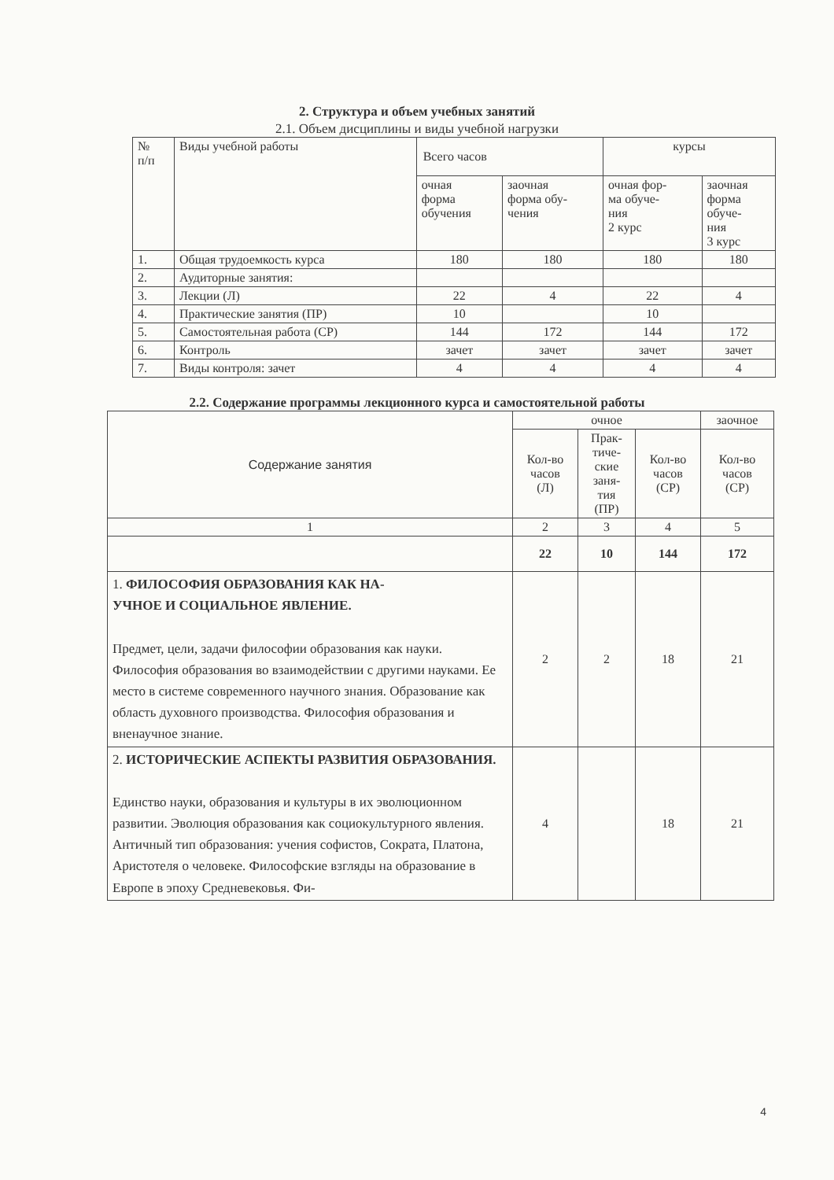2. Структура и объем учебных занятий
2.1. Объем дисциплины и виды учебной нагрузки
| № п/п | Виды учебной работы | Всего часов | | курсы | |
| --- | --- | --- | --- | --- | --- |
| | | очная форма обучения | заочная форма обу- чения | очная фор- ма обуче- ния 2 курс | заочная форма обуче- ния 3 курс |
| 1. | Общая трудоемкость курса | 180 | 180 | 180 | 180 |
| 2. | Аудиторные занятия: | | | | |
| 3. | Лекции (Л) | 22 | 4 | 22 | 4 |
| 4. | Практические занятия (ПР) | 10 | | 10 | |
| 5. | Самостоятельная работа (СР) | 144 | 172 | 144 | 172 |
| 6. | Контроль | зачет | зачет | зачет | зачет |
| 7. | Виды контроля: зачет | 4 | 4 | 4 | 4 |
2.2. Содержание программы лекционного курса и самостоятельной работы
| Содержание занятия | очное | | | заочное |
| --- | --- | --- | --- | --- |
| | Кол-во часов (Л) | Прак- тиче- ские заня- тия (ПР) | Кол-во часов (СР) | Кол-во часов (СР) |
| 1 | 2 | 3 | 4 | 5 |
| | 22 | 10 | 144 | 172 |
| 1. ФИЛОСОФИЯ ОБРАЗОВАНИЯ КАК НА- УЧНОЕ И СОЦИАЛЬНОЕ ЯВЛЕНИЕ. Предмет, цели, задачи философии образования как науки. Философия образования во взаимодействии с другими науками. Ее место в системе современного научного знания. Образование как область духовного производства. Философия образования и вненаучное знание. | 2 | 2 | 18 | 21 |
| 2. ИСТОРИЧЕСКИЕ АСПЕКТЫ РАЗВИТИЯ ОБРАЗОВАНИЯ. Единство науки, образования и культуры в их эволюционном развитии. Эволюция образования как социокультурного явления. Античный тип образования: учения софистов, Сократа, Платона, Аристотеля о человеке. Философские взгляды на образование в Европе в эпоху Средневековья. Фи- | 4 | | 18 | 21 |
4